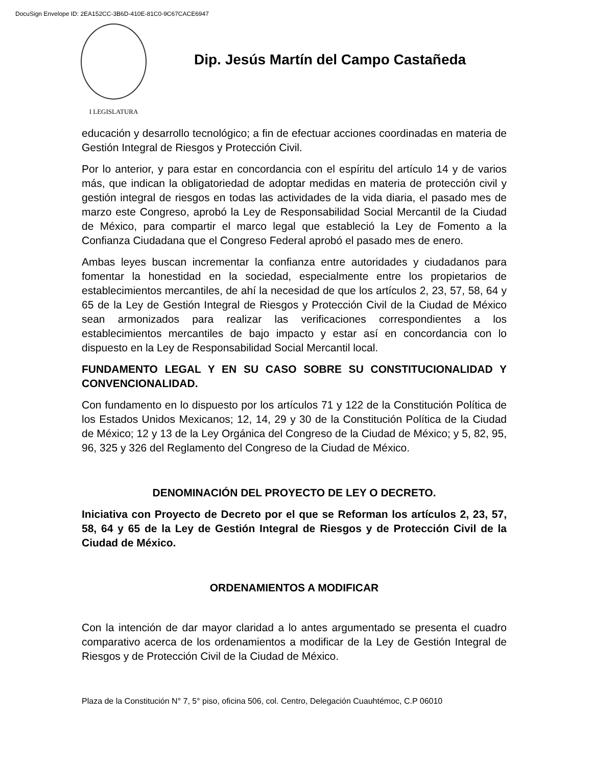DocuSign Envelope ID: 2EA152CC-3B6D-410E-81C0-9C67CACE6947
I LEGISLATURA
Dip. Jesús Martín del Campo Castañeda
educación y desarrollo tecnológico; a fin de efectuar acciones coordinadas en materia de Gestión Integral de Riesgos y Protección Civil.
Por lo anterior, y para estar en concordancia con el espíritu del artículo 14 y de varios más, que indican la obligatoriedad de adoptar medidas en materia de protección civil y gestión integral de riesgos en todas las actividades de la vida diaria, el pasado mes de marzo este Congreso, aprobó la Ley de Responsabilidad Social Mercantil de la Ciudad de México, para compartir el marco legal que estableció la Ley de Fomento a la Confianza Ciudadana que el Congreso Federal aprobó el pasado mes de enero.
Ambas leyes buscan incrementar la confianza entre autoridades y ciudadanos para fomentar la honestidad en la sociedad, especialmente entre los propietarios de establecimientos mercantiles, de ahí la necesidad de que los artículos 2, 23, 57, 58, 64 y 65 de la Ley de Gestión Integral de Riesgos y Protección Civil de la Ciudad de México sean armonizados para realizar las verificaciones correspondientes a los establecimientos mercantiles de bajo impacto y estar así en concordancia con lo dispuesto en la Ley de Responsabilidad Social Mercantil local.
FUNDAMENTO LEGAL Y EN SU CASO SOBRE SU CONSTITUCIONALIDAD Y CONVENCIONALIDAD.
Con fundamento en lo dispuesto por los artículos 71 y 122 de la Constitución Política de los Estados Unidos Mexicanos; 12, 14, 29 y 30 de la Constitución Política de la Ciudad de México; 12 y 13 de la Ley Orgánica del Congreso de la Ciudad de México; y 5, 82, 95, 96, 325 y 326 del Reglamento del Congreso de la Ciudad de México.
DENOMINACIÓN DEL PROYECTO DE LEY O DECRETO.
Iniciativa con Proyecto de Decreto por el que se Reforman los artículos 2, 23, 57, 58, 64 y 65 de la Ley de Gestión Integral de Riesgos y de Protección Civil de la Ciudad de México.
ORDENAMIENTOS A MODIFICAR
Con la intención de dar mayor claridad a lo antes argumentado se presenta el cuadro comparativo acerca de los ordenamientos a modificar de la Ley de Gestión Integral de Riesgos y de Protección Civil de la Ciudad de México.
Plaza de la Constitución N° 7, 5° piso, oficina 506, col. Centro, Delegación Cuauhtémoc, C.P 06010